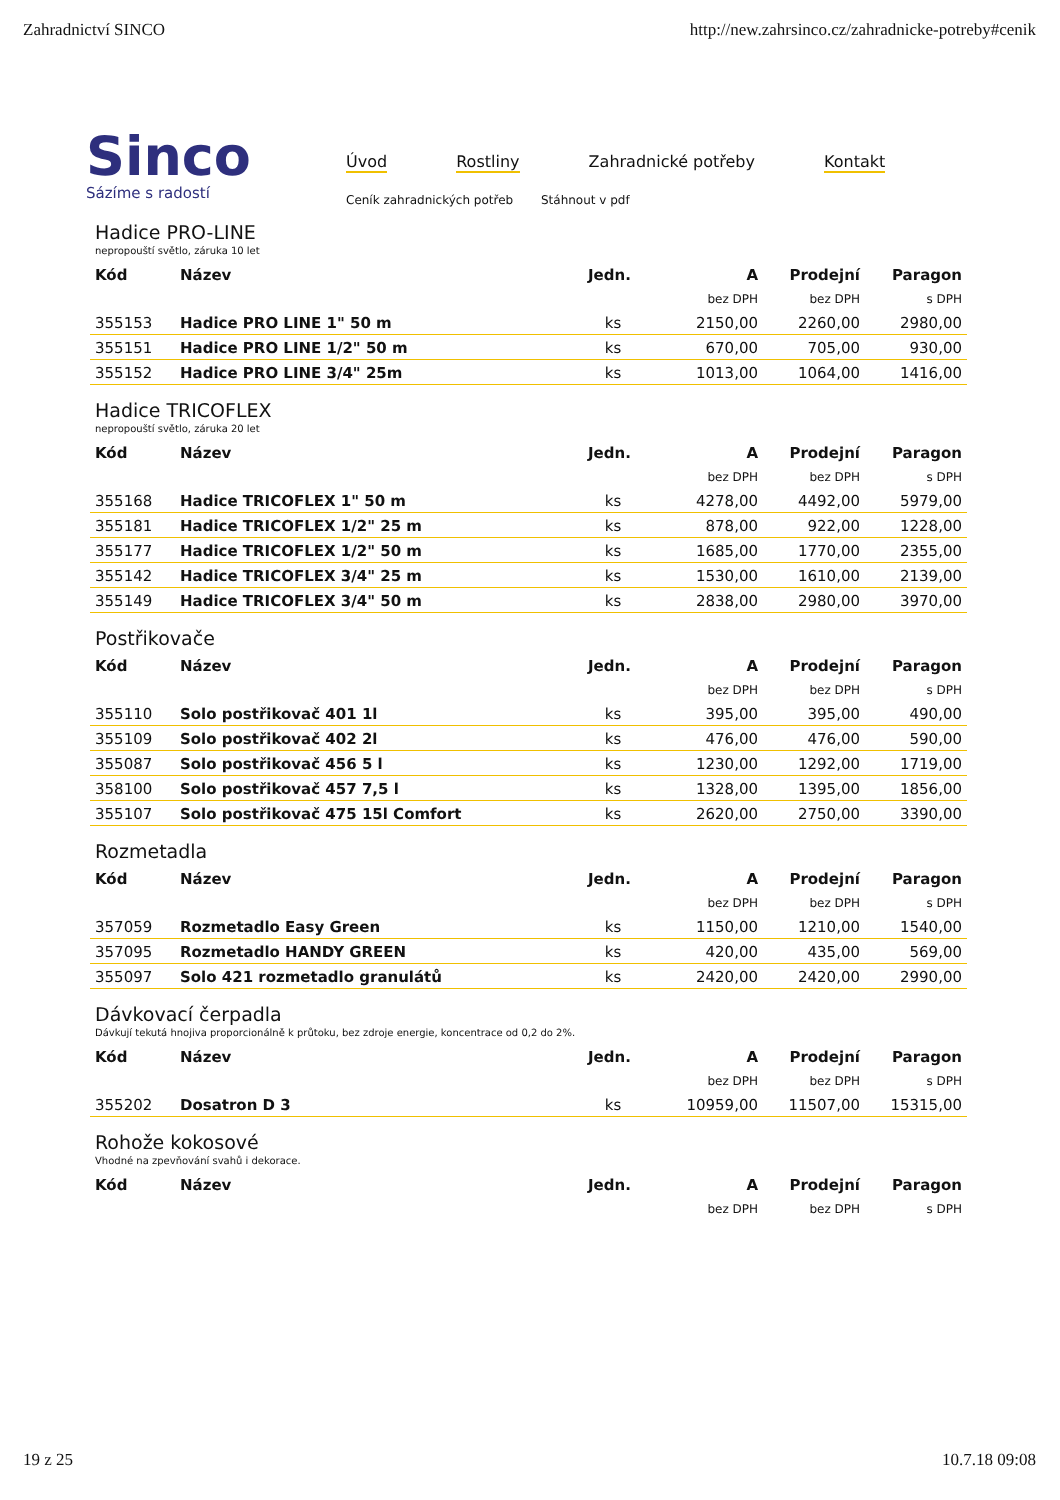Zahradnictví SINCO http://new.zahrsinco.cz/zahradnicke-potreby#cenik
Sinco
Sázíme s radostí
Úvod Rostliny Zahradnické potřeby Kontakt
Ceník zahradnických potřeb Stáhnout v pdf
Hadice PRO-LINE
nepropouští světlo, záruka 10 let
| Kód | Název | Jedn. | A | Prodejní | Paragon |
| --- | --- | --- | --- | --- | --- |
| | | | bez DPH | bez DPH | s DPH |
| 355153 | Hadice PRO LINE 1" 50 m | ks | 2150,00 | 2260,00 | 2980,00 |
| 355151 | Hadice PRO LINE 1/2" 50 m | ks | 670,00 | 705,00 | 930,00 |
| 355152 | Hadice PRO LINE 3/4" 25m | ks | 1013,00 | 1064,00 | 1416,00 |
Hadice TRICOFLEX
nepropouští světlo, záruka 20 let
| Kód | Název | Jedn. | A | Prodejní | Paragon |
| --- | --- | --- | --- | --- | --- |
| | | | bez DPH | bez DPH | s DPH |
| 355168 | Hadice TRICOFLEX 1" 50 m | ks | 4278,00 | 4492,00 | 5979,00 |
| 355181 | Hadice TRICOFLEX 1/2" 25 m | ks | 878,00 | 922,00 | 1228,00 |
| 355177 | Hadice TRICOFLEX 1/2" 50 m | ks | 1685,00 | 1770,00 | 2355,00 |
| 355142 | Hadice TRICOFLEX 3/4" 25 m | ks | 1530,00 | 1610,00 | 2139,00 |
| 355149 | Hadice TRICOFLEX 3/4" 50 m | ks | 2838,00 | 2980,00 | 3970,00 |
Postřikovače
| Kód | Název | Jedn. | A | Prodejní | Paragon |
| --- | --- | --- | --- | --- | --- |
| | | | bez DPH | bez DPH | s DPH |
| 355110 | Solo postřikovač 401 1l | ks | 395,00 | 395,00 | 490,00 |
| 355109 | Solo postřikovač 402 2l | ks | 476,00 | 476,00 | 590,00 |
| 355087 | Solo postřikovač 456 5 l | ks | 1230,00 | 1292,00 | 1719,00 |
| 358100 | Solo postřikovač 457 7,5 l | ks | 1328,00 | 1395,00 | 1856,00 |
| 355107 | Solo postřikovač 475 15l Comfort | ks | 2620,00 | 2750,00 | 3390,00 |
Rozmetadla
| Kód | Název | Jedn. | A | Prodejní | Paragon |
| --- | --- | --- | --- | --- | --- |
| | | | bez DPH | bez DPH | s DPH |
| 357059 | Rozmetadlo Easy Green | ks | 1150,00 | 1210,00 | 1540,00 |
| 357095 | Rozmetadlo HANDY GREEN | ks | 420,00 | 435,00 | 569,00 |
| 355097 | Solo 421 rozmetadlo granulátů | ks | 2420,00 | 2420,00 | 2990,00 |
Dávkovací čerpadla
Dávkují tekutá hnojiva proporcionálně k průtoku, bez zdroje energie, koncentrace od 0,2 do 2%.
| Kód | Název | Jedn. | A | Prodejní | Paragon |
| --- | --- | --- | --- | --- | --- |
| | | | bez DPH | bez DPH | s DPH |
| 355202 | Dosatron D 3 | ks | 10959,00 | 11507,00 | 15315,00 |
Rohože kokosové
Vhodné na zpevňování svahů i dekorace.
| Kód | Název | Jedn. | A | Prodejní | Paragon |
| --- | --- | --- | --- | --- | --- |
| | | | bez DPH | bez DPH | s DPH |
19 z 25 10.7.18 09:08